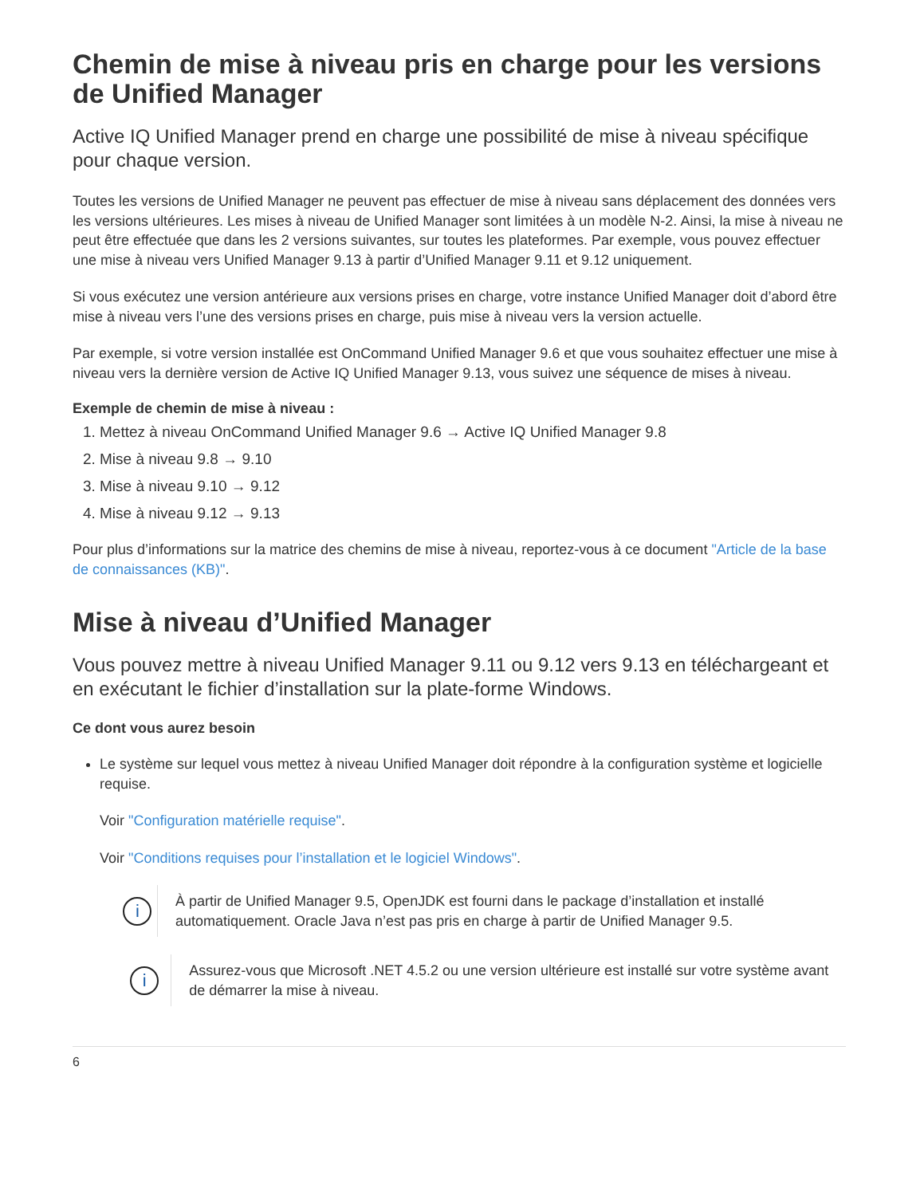Chemin de mise à niveau pris en charge pour les versions de Unified Manager
Active IQ Unified Manager prend en charge une possibilité de mise à niveau spécifique pour chaque version.
Toutes les versions de Unified Manager ne peuvent pas effectuer de mise à niveau sans déplacement des données vers les versions ultérieures. Les mises à niveau de Unified Manager sont limitées à un modèle N-2. Ainsi, la mise à niveau ne peut être effectuée que dans les 2 versions suivantes, sur toutes les plateformes. Par exemple, vous pouvez effectuer une mise à niveau vers Unified Manager 9.13 à partir d’Unified Manager 9.11 et 9.12 uniquement.
Si vous exécutez une version antérieure aux versions prises en charge, votre instance Unified Manager doit d’abord être mise à niveau vers l’une des versions prises en charge, puis mise à niveau vers la version actuelle.
Par exemple, si votre version installée est OnCommand Unified Manager 9.6 et que vous souhaitez effectuer une mise à niveau vers la dernière version de Active IQ Unified Manager 9.13, vous suivez une séquence de mises à niveau.
Exemple de chemin de mise à niveau :
1. Mettez à niveau OnCommand Unified Manager 9.6 → Active IQ Unified Manager 9.8
2. Mise à niveau 9.8 → 9.10
3. Mise à niveau 9.10 → 9.12
4. Mise à niveau 9.12 → 9.13
Pour plus d’informations sur la matrice des chemins de mise à niveau, reportez-vous à ce document "Article de la base de connaissances (KB)".
Mise à niveau d’Unified Manager
Vous pouvez mettre à niveau Unified Manager 9.11 ou 9.12 vers 9.13 en téléchargeant et en exécutant le fichier d’installation sur la plate-forme Windows.
Ce dont vous aurez besoin
Le système sur lequel vous mettez à niveau Unified Manager doit répondre à la configuration système et logicielle requise.
Voir "Configuration matérielle requise".
Voir "Conditions requises pour l’installation et le logiciel Windows".
i
À partir de Unified Manager 9.5, OpenJDK est fourni dans le package d’installation et installé automatiquement. Oracle Java n’est pas pris en charge à partir de Unified Manager 9.5.
i
Assurez-vous que Microsoft .NET 4.5.2 ou une version ultérieure est installé sur votre système avant de démarrer la mise à niveau.
6